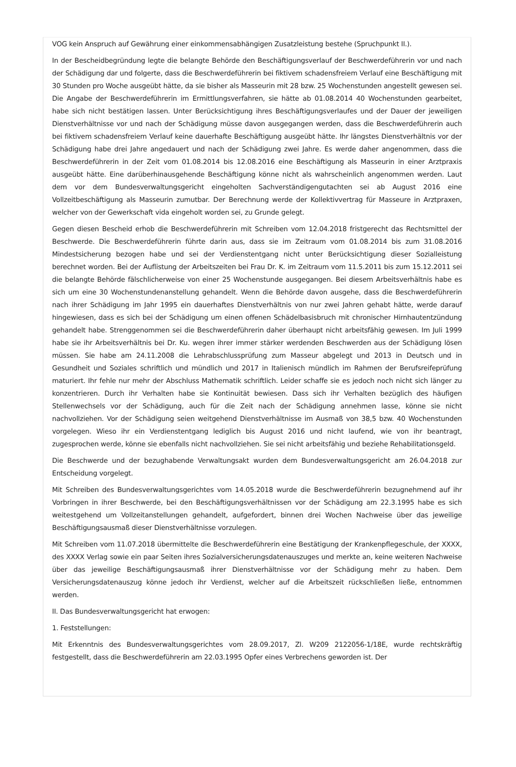VOG kein Anspruch auf Gewährung einer einkommensabhängigen Zusatzleistung bestehe (Spruchpunkt II.).
In der Bescheidbegründung legte die belangte Behörde den Beschäftigungsverlauf der Beschwerdeführerin vor und nach der Schädigung dar und folgerte, dass die Beschwerdeführerin bei fiktivem schadensfreiem Verlauf eine Beschäftigung mit 30 Stunden pro Woche ausgeübt hätte, da sie bisher als Masseurin mit 28 bzw. 25 Wochenstunden angestellt gewesen sei. Die Angabe der Beschwerdeführerin im Ermittlungsverfahren, sie hätte ab 01.08.2014 40 Wochenstunden gearbeitet, habe sich nicht bestätigen lassen. Unter Berücksichtigung ihres Beschäftigungsverlaufes und der Dauer der jeweiligen Dienstverhältnisse vor und nach der Schädigung müsse davon ausgegangen werden, dass die Beschwerdeführerin auch bei fiktivem schadensfreiem Verlauf keine dauerhafte Beschäftigung ausgeübt hätte. Ihr längstes Dienstverhältnis vor der Schädigung habe drei Jahre angedauert und nach der Schädigung zwei Jahre. Es werde daher angenommen, dass die Beschwerdeführerin in der Zeit vom 01.08.2014 bis 12.08.2016 eine Beschäftigung als Masseurin in einer Arztpraxis ausgeübt hätte. Eine darüberhinausgehende Beschäftigung könne nicht als wahrscheinlich angenommen werden. Laut dem vor dem Bundesverwaltungsgericht eingeholten Sachverständigengutachten sei ab August 2016 eine Vollzeitbeschäftigung als Masseurin zumutbar. Der Berechnung werde der Kollektivvertrag für Masseure in Arztpraxen, welcher von der Gewerkschaft vida eingeholt worden sei, zu Grunde gelegt.
Gegen diesen Bescheid erhob die Beschwerdeführerin mit Schreiben vom 12.04.2018 fristgerecht das Rechtsmittel der Beschwerde. Die Beschwerdeführerin führte darin aus, dass sie im Zeitraum vom 01.08.2014 bis zum 31.08.2016 Mindestsicherung bezogen habe und sei der Verdienstentgang nicht unter Berücksichtigung dieser Sozialleistung berechnet worden. Bei der Auflistung der Arbeitszeiten bei Frau Dr. K. im Zeitraum vom 11.5.2011 bis zum 15.12.2011 sei die belangte Behörde fälschlicherweise von einer 25 Wochenstunde ausgegangen. Bei diesem Arbeitsverhältnis habe es sich um eine 30 Wochenstundenanstellung gehandelt. Wenn die Behörde davon ausgehe, dass die Beschwerdeführerin nach ihrer Schädigung im Jahr 1995 ein dauerhaftes Dienstverhältnis von nur zwei Jahren gehabt hätte, werde darauf hingewiesen, dass es sich bei der Schädigung um einen offenen Schädelbasisbruch mit chronischer Hirnhautentzündung gehandelt habe. Strenggenommen sei die Beschwerdeführerin daher überhaupt nicht arbeitsfähig gewesen. Im Juli 1999 habe sie ihr Arbeitsverhältnis bei Dr. Ku. wegen ihrer immer stärker werdenden Beschwerden aus der Schädigung lösen müssen. Sie habe am 24.11.2008 die Lehrabschlussprüfung zum Masseur abgelegt und 2013 in Deutsch und in Gesundheit und Soziales schriftlich und mündlich und 2017 in Italienisch mündlich im Rahmen der Berufsreifeprüfung maturiert. Ihr fehle nur mehr der Abschluss Mathematik schriftlich. Leider schaffe sie es jedoch noch nicht sich länger zu konzentrieren. Durch ihr Verhalten habe sie Kontinuität bewiesen. Dass sich ihr Verhalten bezüglich des häufigen Stellenwechsels vor der Schädigung, auch für die Zeit nach der Schädigung annehmen lasse, könne sie nicht nachvollziehen. Vor der Schädigung seien weitgehend Dienstverhältnisse im Ausmaß von 38,5 bzw. 40 Wochenstunden vorgelegen. Wieso ihr ein Verdienstentgang lediglich bis August 2016 und nicht laufend, wie von ihr beantragt, zugesprochen werde, könne sie ebenfalls nicht nachvollziehen. Sie sei nicht arbeitsfähig und beziehe Rehabilitationsgeld.
Die Beschwerde und der bezughabende Verwaltungsakt wurden dem Bundesverwaltungsgericht am 26.04.2018 zur Entscheidung vorgelegt.
Mit Schreiben des Bundesverwaltungsgerichtes vom 14.05.2018 wurde die Beschwerdeführerin bezugnehmend auf ihr Vorbringen in ihrer Beschwerde, bei den Beschäftigungsverhältnissen vor der Schädigung am 22.3.1995 habe es sich weitestgehend um Vollzeitanstellungen gehandelt, aufgefordert, binnen drei Wochen Nachweise über das jeweilige Beschäftigungsausmaß dieser Dienstverhältnisse vorzulegen.
Mit Schreiben vom 11.07.2018 übermittelte die Beschwerdeführerin eine Bestätigung der Krankenpflegeschule, der XXXX, des XXXX Verlag sowie ein paar Seiten ihres Sozialversicherungsdatenauszuges und merkte an, keine weiteren Nachweise über das jeweilige Beschäftigungsausmaß ihrer Dienstverhältnisse vor der Schädigung mehr zu haben. Dem Versicherungsdatenauszug könne jedoch ihr Verdienst, welcher auf die Arbeitszeit rückschließen ließe, entnommen werden.
II. Das Bundesverwaltungsgericht hat erwogen:
1. Feststellungen:
Mit Erkenntnis des Bundesverwaltungsgerichtes vom 28.09.2017, Zl. W209 2122056-1/18E, wurde rechtskräftig festgestellt, dass die Beschwerdeführerin am 22.03.1995 Opfer eines Verbrechens geworden ist. Der